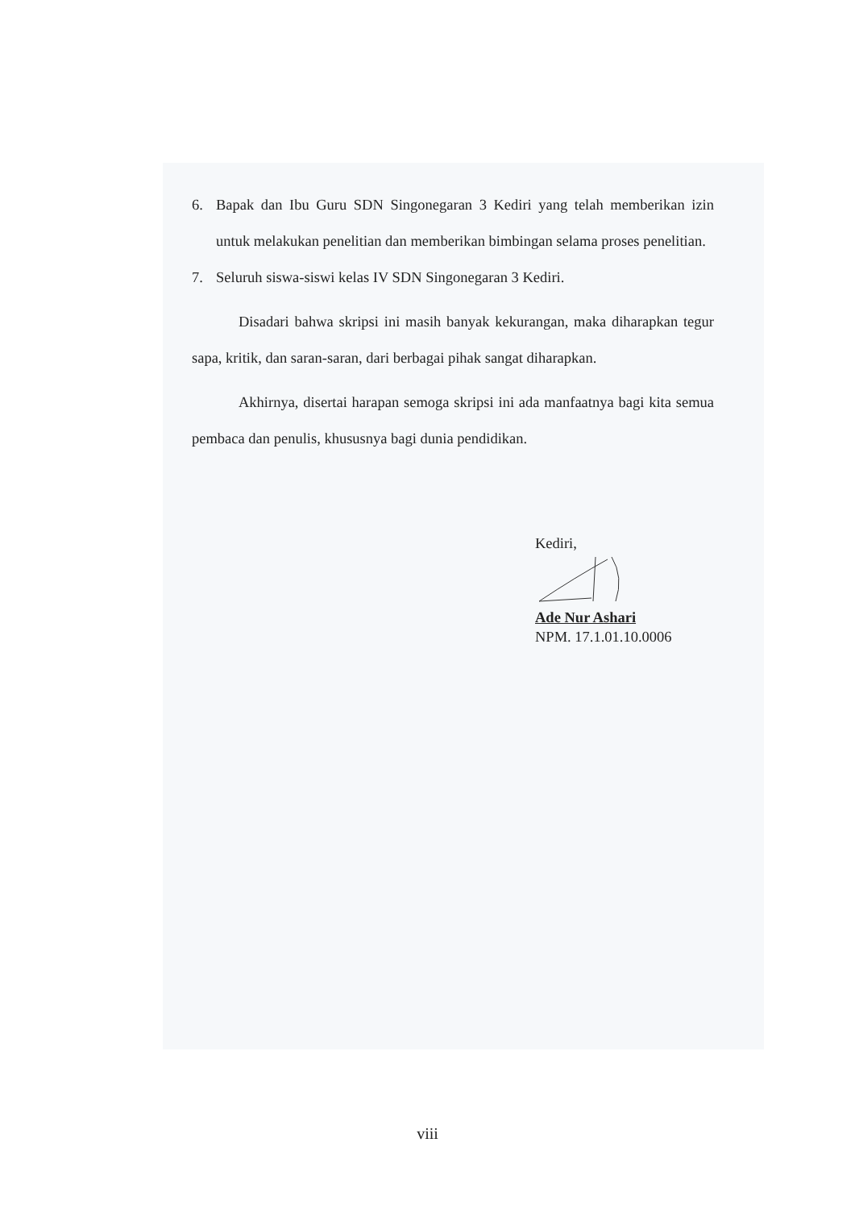6. Bapak dan Ibu Guru SDN Singonegaran 3 Kediri yang telah memberikan izin untuk melakukan penelitian dan memberikan bimbingan selama proses penelitian.
7. Seluruh siswa-siswi kelas IV SDN Singonegaran 3 Kediri.
Disadari bahwa skripsi ini masih banyak kekurangan, maka diharapkan tegur sapa, kritik, dan saran-saran, dari berbagai pihak sangat diharapkan.
Akhirnya, disertai harapan semoga skripsi ini ada manfaatnya bagi kita semua pembaca dan penulis, khususnya bagi dunia pendidikan.
Kediri,
Ade Nur Ashari
NPM. 17.1.01.10.0006
viii